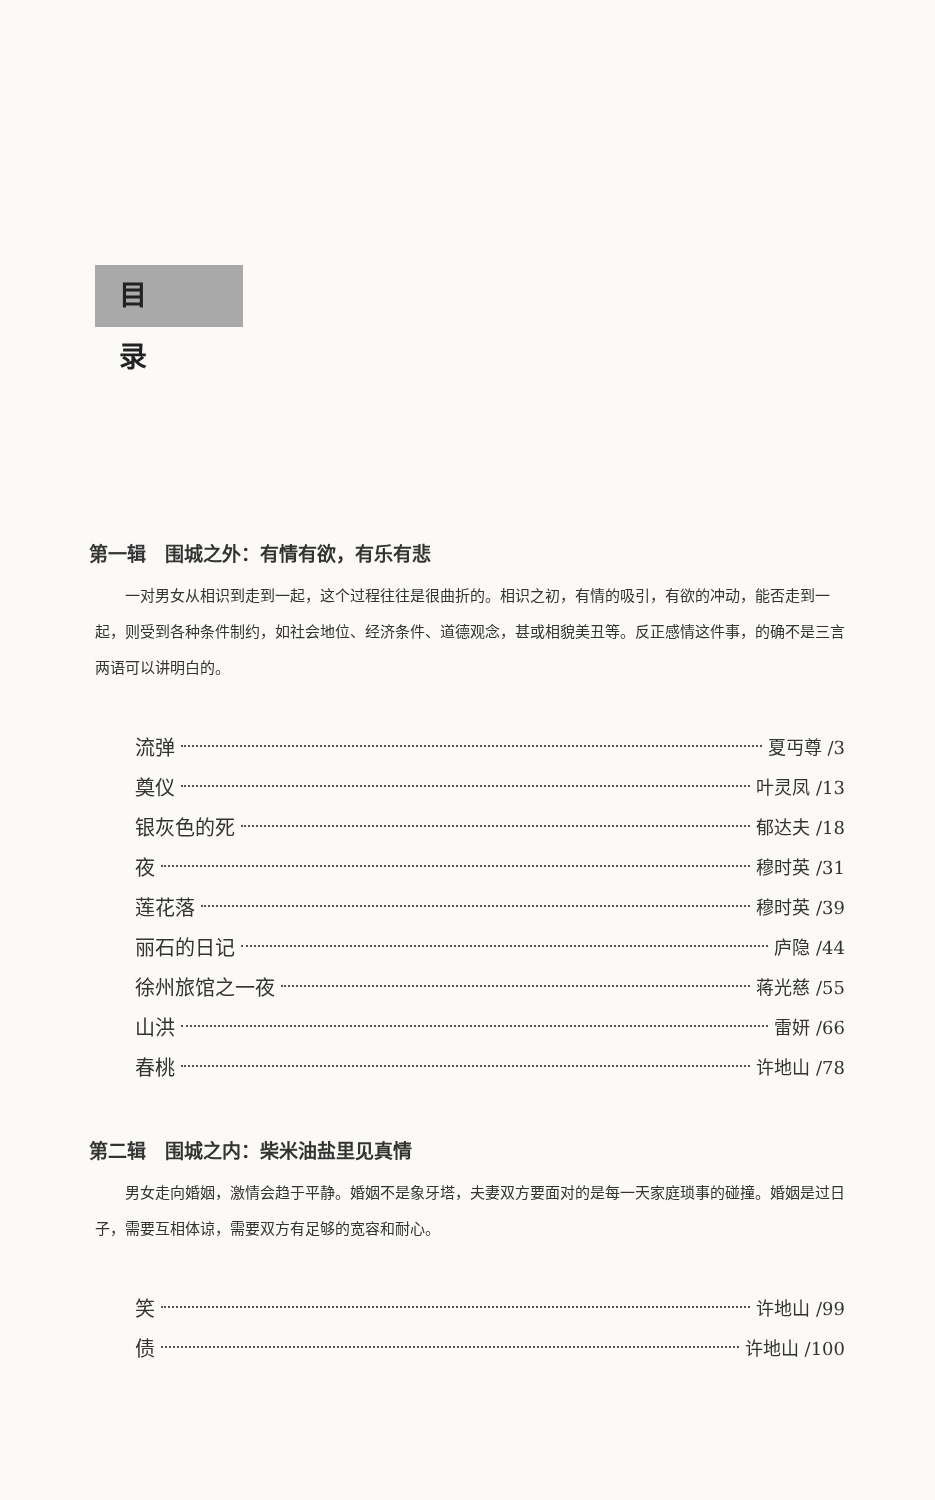目录
第一辑　围城之外：有情有欲，有乐有悲
一对男女从相识到走到一起，这个过程往往是很曲折的。相识之初，有情的吸引，有欲的冲动，能否走到一起，则受到各种条件制约，如社会地位、经济条件、道德观念，甚或相貌美丑等。反正感情这件事，的确不是三言两语可以讲明白的。
流弹 夏丏尊 /3
奠仪 叶灵凤 /13
银灰色的死 郁达夫 /18
夜 穆时英 /31
莲花落 穆时英 /39
丽石的日记 庐隐 /44
徐州旅馆之一夜 蒋光慈 /55
山洪 雷妍 /66
春桃 许地山 /78
第二辑　围城之内：柴米油盐里见真情
男女走向婚姻，激情会趋于平静。婚姻不是象牙塔，夫妻双方要面对的是每一天家庭琐事的碰撞。婚姻是过日子，需要互相体谅，需要双方有足够的宽容和耐心。
笑 许地山 /99
债 许地山 /100